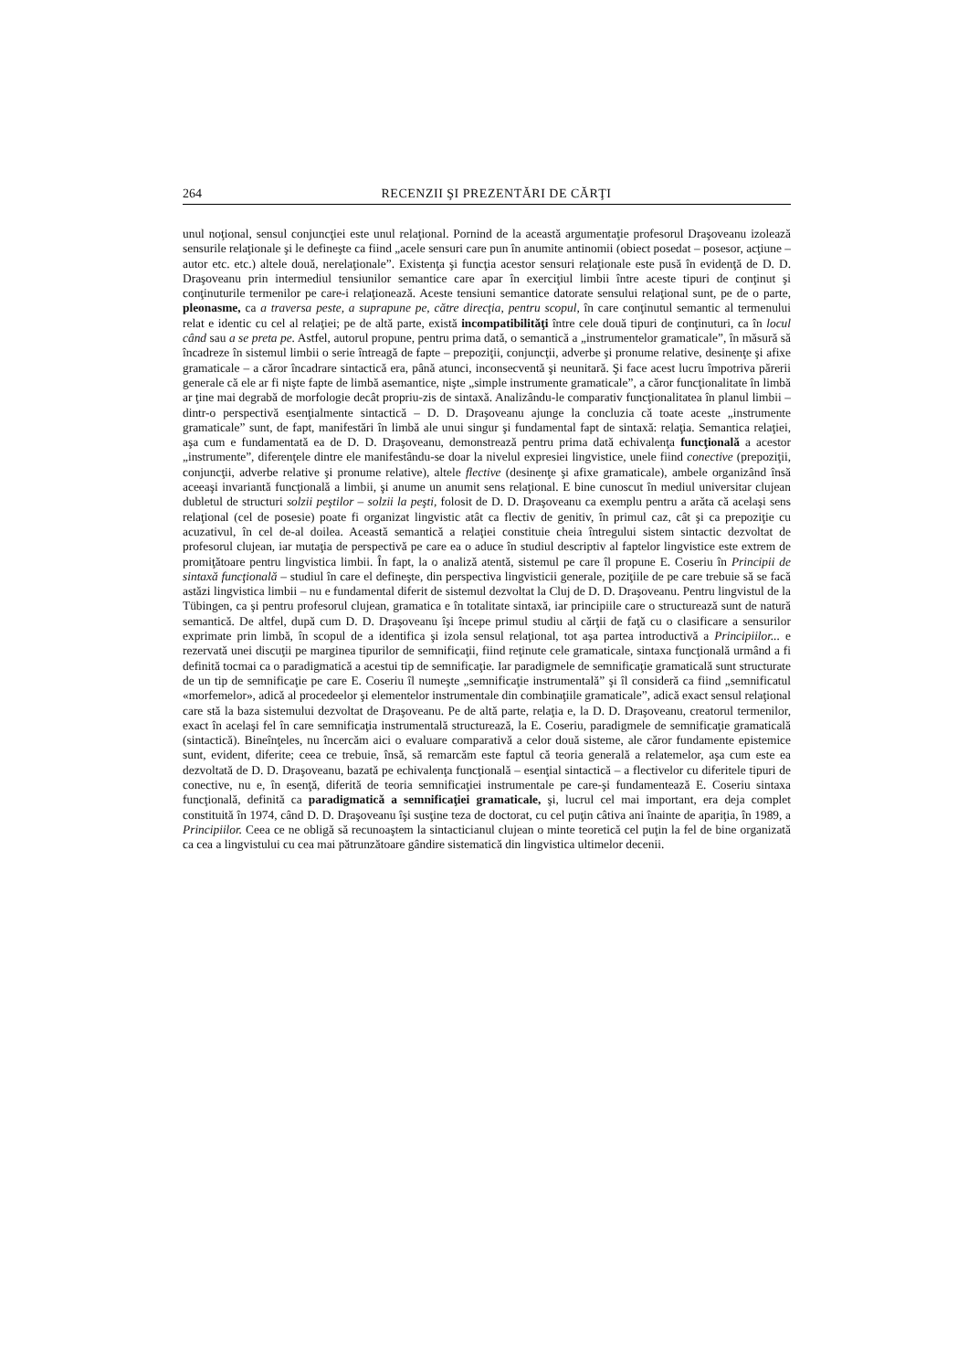264 RECENZII ŞI PREZENTĂRI DE CĂRŢI
unul noţional, sensul conjuncţiei este unul relaţional. Pornind de la această argumentaţie profesorul Draşoveanu izolează sensurile relaţionale şi le defineşte ca fiind „acele sensuri care pun în anumite antinomii (obiect posedat – posesor, acţiune – autor etc. etc.) altele două, nerelaţionale”. Existenţa şi funcţia acestor sensuri relaţionale este pusă în evidenţă de D. D. Draşoveanu prin intermediul tensiunilor semantice care apar în exerciţiul limbii între aceste tipuri de conţinut şi conţinuturile termenilor pe care-i relaţionează. Aceste tensiuni semantice datorate sensului relaţional sunt, pe de o parte, pleonasme, ca a traversa peste, a suprapune pe, către direcţia, pentru scopul, în care conţinutul semantic al termenului relat e identic cu cel al relaţiei; pe de altă parte, există incompatibilităţi între cele două tipuri de conţinuturi, ca în locul când sau a se preta pe. Astfel, autorul propune, pentru prima dată, o semantică a „instrumentelor gramaticale”, în măsură să încadreze în sistemul limbii o serie întreagă de fapte – prepoziţii, conjuncţii, adverbe şi pronume relative, desinenţe şi afixe gramaticale – a căror încadrare sintactică era, până atunci, inconsecventă şi neunitară. Şi face acest lucru împotriva părerii generale că ele ar fi nişte fapte de limbă asemantice, nişte „simple instrumente gramaticale”, a căror funcţionalitate în limbă ar ţine mai degrabă de morfologie decât propriu-zis de sintaxă. Analizându-le comparativ funcţionalitatea în planul limbii – dintr-o perspectivă esenţialmente sintactică – D. D. Draşoveanu ajunge la concluzia că toate aceste „instrumente gramaticale” sunt, de fapt, manifestări în limbă ale unui singur şi fundamental fapt de sintaxă: relaţia. Semantica relaţiei, aşa cum e fundamentată ea de D. D. Draşoveanu, demonstrează pentru prima dată echivalenţa funcţională a acestor „instrumente”, diferenţele dintre ele manifestându-se doar la nivelul expresiei lingvistice, unele fiind conective (prepoziţii, conjuncţii, adverbe relative şi pronume relative), altele flective (desinenţe şi afixe gramaticale), ambele organizând însă aceeaşi invariantă funcţională a limbii, şi anume un anumit sens relaţional. E bine cunoscut în mediul universitar clujean dubletul de structuri solzii peştilor – solzii la peşti, folosit de D. D. Draşoveanu ca exemplu pentru a arăta că acelaşi sens relaţional (cel de posesie) poate fi organizat lingvistic atât ca flectiv de genitiv, în primul caz, cât şi ca prepoziţie cu acuzativul, în cel de-al doilea. Această semantică a relaţiei constituie cheia întregului sistem sintactic dezvoltat de profesorul clujean, iar mutaţia de perspectivă pe care ea o aduce în studiul descriptiv al faptelor lingvistice este extrem de promiţătoare pentru lingvistica limbii. În fapt, la o analiză atentă, sistemul pe care îl propune E. Coseriu în Principii de sintaxă funcţională – studiul în care el defineşte, din perspectiva lingvisticii generale, poziţiile de pe care trebuie să se facă astăzi lingvistica limbii – nu e fundamental diferit de sistemul dezvoltat la Cluj de D. D. Draşoveanu. Pentru lingvistul de la Tübingen, ca şi pentru profesorul clujean, gramatica e în totalitate sintaxă, iar principiile care o structurează sunt de natură semantică. De altfel, după cum D. D. Draşoveanu îşi începe primul studiu al cărţii de faţă cu o clasificare a sensurilor exprimate prin limbă, în scopul de a identifica şi izola sensul relaţional, tot aşa partea introductivă a Principiilor... e rezervată unei discuţii pe marginea tipurilor de semnificaţii, fiind reţinute cele gramaticale, sintaxa funcţională urmând a fi definită tocmai ca o paradigmatică a acestui tip de semnificaţie. Iar paradigmele de semnificaţie gramaticală sunt structurate de un tip de semnificaţie pe care E. Coseriu îl numeşte „semnificaţie instrumentală” şi îl consideră ca fiind „semnificatul «morfemelor», adică al procedeelor şi elementelor instrumentale din combinaţiile gramaticale”, adică exact sensul relaţional care stă la baza sistemului dezvoltat de Draşoveanu. Pe de altă parte, relaţia e, la D. D. Draşoveanu, creatorul termenilor, exact în acelaşi fel în care semnificaţia instrumentală structurează, la E. Coseriu, paradigmele de semnificaţie gramaticală (sintactică). Bineînţeles, nu încercăm aici o evaluare comparativă a celor două sisteme, ale căror fundamente epistemice sunt, evident, diferite; ceea ce trebuie, însă, să remarcăm este faptul că teoria generală a relatemelor, aşa cum este ea dezvoltată de D. D. Draşoveanu, bazată pe echivalenţa funcţională – esenţial sintactică – a flectivelor cu diferitele tipuri de conective, nu e, în esenţă, diferită de teoria semnificaţiei instrumentale pe care-şi fundamentează E. Coseriu sintaxa funcţională, definită ca paradigmatică a semnificaţiei gramaticale, şi, lucrul cel mai important, era deja complet constituită în 1974, când D. D. Draşoveanu îşi susţine teza de doctorat, cu cel puţin câtiva ani înainte de apariţia, în 1989, a Principiilor. Ceea ce ne obligă să recunoaştem la sintacticianul clujean o minte teoretică cel puţin la fel de bine organizată ca cea a lingvistului cu cea mai pătrunzătoare gândire sistematică din lingvistica ultimelor decenii.